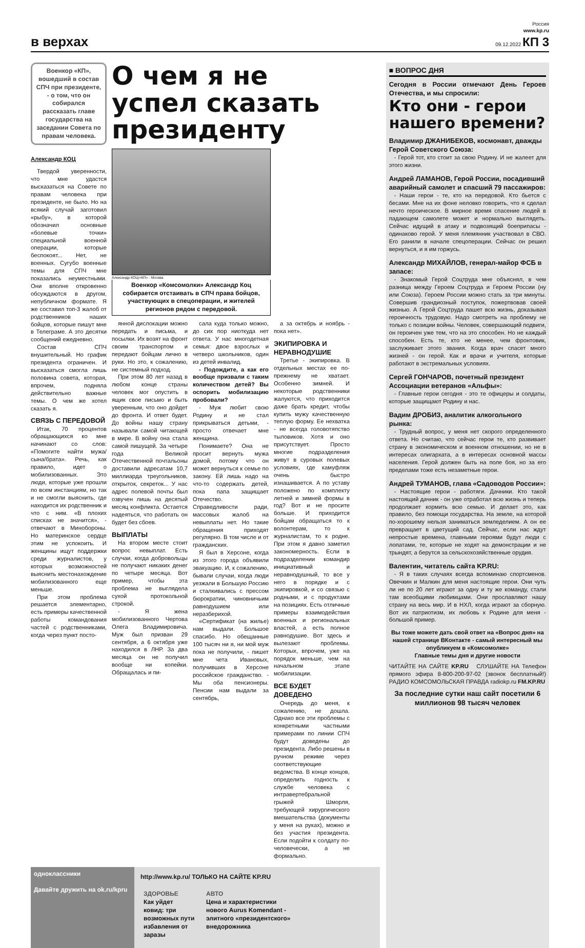в верхах
Россия
www.kp.ru
09.12.2022 КП 3
Военкор «КП», вошедший в состав СПЧ при президенте, - о том, что он собирался рассказать главе государства на заседании Совета по правам человека.
Александр КОЦ
Твердой уверенности, что мне удастся высказаться на Совете по правам человека при президенте, не было. Но на всякий случай заготовил «рыбу», в которой обозначил основные «болевые точки» специальной военной операции, которые беспокоят... Нет, не военных. Сугубо военные темы для СПЧ мне показались неуместными. Они вполне откровенно обсуждаются в другом, непубличном формате. Я же составил топ-3 жалоб от родственников наших бойцов, которые пишут мне в Телеграме. А это десятки сообщений ежедневно.
Состав СПЧ внушительный. Но график президента ограничен. И высказаться смогла лишь половина совета, которая, впрочем, подняла действительно важные темы. О чем же хотел сказать я.
СВЯЗЬ С ПЕРЕДОВОЙ
Итак, 70 процентов обращающихся ко мне начинают со слов: «Помогите найти мужа/сына/брата». Речь, как правило, идет о мобилизованных. Это люди, которые уже прошли по всем инстанциям, но так и не смогли выяснить, где находится их родственник и что с ним. «В плохих списках не значится», - отвечают в Минобороны. Но материнское сердце этим не успокоить. И женщины ищут поддержки среди журналистов, у которых возможностей выяснить местонахождение мобилизованного еще меньше.
При этом проблема решается элементарно, есть примеры качественной работы командования частей с родственниками, когда через пункт посто-
О чем я не успел сказать президенту
Александр КОЦ/«КП» - Москва
Военкор «Комсомолки» Александр Коц собирается отстаивать в СПЧ права бойцов, участвующих в спецоперации, и жителей регионов рядом с передовой.
янной дислокации можно передать и письма, и посылки. Их возят на фронт своим транспортом и передают бойцам лично в руки. Но это, к сожалению, не системный подход.
При этом 80 лет назад в любом конце страны человек мог опустить в ящик свое письмо и быть уверенным, что оно дойдет до фронта. И ответ будет. До войны нашу страну называли самой читающей в мире. В войну она стала самой пишущей. За четыре года Великой Отечественной почтальоны доставили адресатам 10,7 миллиарда треугольников, открыток, секреток... У нас адрес полевой почты был озвучен лишь на десятый месяц конфликта. Остается надеяться, что работать он будет без сбоев.
ВЫПЛАТЫ
На втором месте стоит вопрос невыплат. Есть случаи, когда добровольцы не получают никаких денег по четыре месяца. Вот пример, чтобы эта проблема не выглядела сухой протокольной строкой.
- Я жена мобилизованного Чертова Олега Владимировича. Муж был призван 29 сентября, а 6 октября уже находился в ЛНР. За два месяца он не получил вообще ни копейки. Обращалась и пи-
сала куда только можно, до сих пор ниоткуда нет ответа. У нас многодетная семья: двое взрослых и четверо школьников, один из детей инвалид.
- Подождите, а как его вообще призвали с таким количеством детей? Вы оспорить мобилизацию пробовали?
- Муж любит свою Родину и не стал прикрываться детьми, - просто отвечает мне женщина.
Понимаете? Она не просит вернуть мужа домой, потому что он может вернуться к семье по закону. Ей лишь надо на что-то содержать детей, пока папа защищает Отечество. Справедливости ради, массовых жалоб на невыплаты нет. Но такие обращения приходят регулярно. В том числе и от гражданских.
Я был в Херсоне, когда из этого города объявили эвакуацию. И, к сожалению, бывали случаи, когда люди уезжали в Большую Россию и сталкивались с прессом бюрократии, чиновничьим равнодушием или неразберихой.
«Сертификат (на жилье) нам выдали. Большое спасибо. Но обещанные 100 тысяч ни я, ни мой муж пока не получили, - пишет мне чета Ивановых, получивших в Херсоне российское гражданство. - Мы оба пенсионеры. Пенсии нам выдали за сентябрь,
а за октябрь и ноябрь - пока нет».
ЭКИПИРОВКА И НЕРАВНОДУШИЕ
Третье - экипировка. В отдельных местах ее по-прежнему не хватает. Особенно зимней. И некоторые родственники жалуются, что приходится даже брать кредит, чтобы купить мужу качественную теплую форму. Ее нехватка - не всегда головотяпство тыловиков. Хотя и оно присутствует. Просто многие подразделения живут в суровых полевых условиях, где камуфляж очень быстро изнашивается. А по уставу положено по комплекту летней и зимней формы в год? Вот и не просите больше. И приходится бойцам обращаться то к волонтерам, то к журналистам, то к родне. При этом я давно заметил закономерность. Если в подразделении командир инициативный и неравнодушный, то все у него в порядке и с экипировкой, и со связью с родными, и с продуктами на позициях. Есть отличные примеры взаимодействия военных и региональных властей, а есть полное равнодушие. Вот здесь и вылезают проблемы. Которых, впрочем, уже на порядок меньше, чем на начальном этапе мобилизации.
ВСЕ БУДЕТ ДОВЕДЕНО
Очередь до меня, к сожалению, не дошла. Однако все эти проблемы с конкретными частными примерами по линии СПЧ будут доведены до президента. Либо решены в ручном режиме через соответствующие ведомства. В конце концов, определить годность к службе человека с интравертебральной грыжей Шморля, требующей хирургического вмешательства (документы у меня на руках), можно и без участия президента. Если подойти к солдату по-человечески, а не формально.
одноклассники
Давайте дружить на ok.ru/kpru
http://www.kp.ru/ ТОЛЬКО НА САЙТЕ KP.RU
ЗДОРОВЬЕ
Как уйдет ковид: три возможных пути избавления от заразы
АВТО
Цена и характеристики нового Aurus Komendant - элитного «президентского» внедорожника
■ ВОПРОС ДНЯ
Сегодня в России отмечают День Героев Отечества, и мы спросили:
Кто они - герои нашего времени?
Владимир ДЖАНИБЕКОВ, космонавт, дважды Герой Советского Союза:
- Герой тот, кто стоит за свою Родину. И не жалеет для этого жизни.
Андрей ЛАМАНОВ, Герой России, посадивший аварийный самолет и спасший 79 пассажиров:
- Наши герои - те, кто на передовой. Кто бьется с бесами. Мне на их фоне неловко говорить, что я сделал нечто героическое. В мирное время спасение людей в падающем самолете может и нормально выглядеть. Сейчас идущий в атаку и подвозящий боеприпасы - одинаково герой. У меня племянник участвовал в СВО. Его ранили в начале спецоперации. Сейчас он решил вернуться, и я им горжусь.
Александр МИХАЙЛОВ, генерал-майор ФСБ в запасе:
- Знакомый Герой Соцтруда мне объяснял, в чем разница между Героем Соцтруда и Героем России (ну или Союза). Героем России можно стать за три минуты. Совершив грандиозный поступок, пожертвовав своей жизнью. А Герой Соцтруда пашет всю жизнь, доказывая героичность трудовую. Надо смотреть на проблему не только с позиции войны. Человек, совершающий подвиги, он героичен уже тем, что на это способен. Но не каждый способен. Есть те, кто не менее, чем фронтовик, заслуживает этого звания. Когда врач спасет много жизней - он герой. Как и врачи и учителя, которые работают в экстремальных условиях.
Сергей ГОНЧАРОВ, почетный президент Ассоциации ветеранов «Альфы»:
- Главные герои сегодня - это те офицеры и солдаты, которые защищают Родину и нас.
Вадим ДРОБИЗ, аналитик алкогольного рынка:
- Трудный вопрос, у меня нет скорого определенного ответа. Но считаю, что сейчас герои те, кто развивает страну в экономическом и военном отношении, но не в интересах олигархата, а в интересах основной массы населения. Герой должен быть на поле боя, но за его пределами тоже есть незаметные герои.
Андрей ТУМАНОВ, глава «Садоводов России»:
- Настоящие герои - работяги. Дачники. Кто такой настоящий дачник - он уже отработал всю жизнь и теперь продолжает кормить всю семью. И делает это, как правило, без помощи государства. На земле, на которой по-хорошему нельзя заниматься земледелием. А он ее превращает в цветущий сад. Сейчас, если нас ждут непростые времена, главными героями будут люди с лопатами, те, которые не ходят на демонстрации и не трындят, а берутся за сельскохозяйственные орудия.
Валентин, читатель сайта KP.RU:
- Я в таких случаях всегда вспоминаю спортсменов. Овечкин и Малкин для меня настоящие герои. Они чуть ли не по 20 лет играют за одну и ту же команду, стали там всеобщими любимцами. Они прославляют нашу страну на весь мир. И в НХЛ, когда играют за сборную. Вот их патриотизм, их любовь к Родине для меня - большой пример.
Вы тоже можете дать свой ответ на «Вопрос дня» на нашей странице ВКонтакте - самый интересный мы опубликуем в «Комсомолке»
Главные темы дня и другие новости
ЧИТАЙТЕ НА САЙТЕ KP.RU СЛУШАЙТЕ НА Телефон прямого эфира 8-800-200-97-02 (звонок бесплатный!) РАДИО КОМСОМОЛЬСКАЯ ПРАВДА radiokp.ru FM.KP.RU
За последние сутки наш сайт посетили 6 миллионов 98 тысяч человек